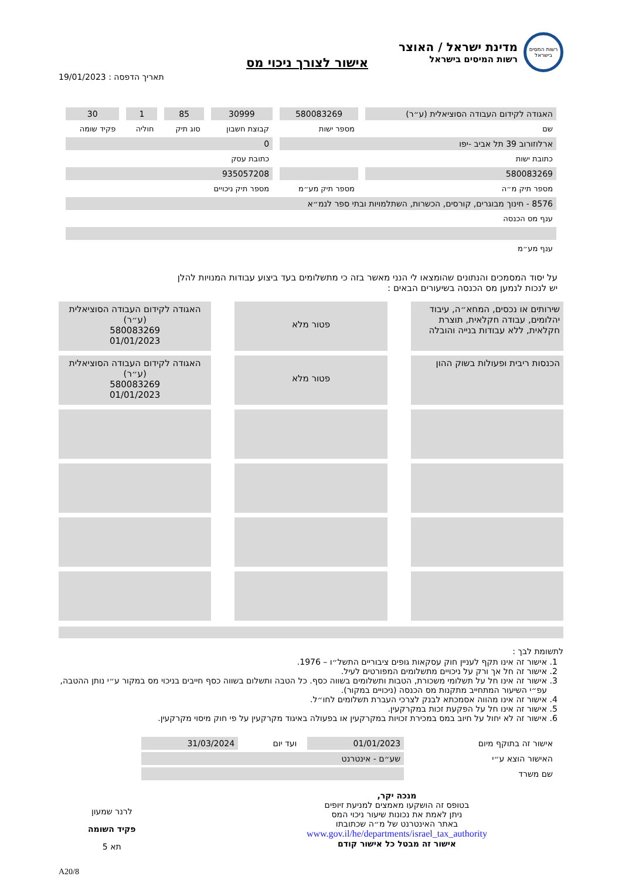רשות המסים בישראל
מדינת ישראל / האוצר
רשות המיסים בישראל
אישור לצורך ניכוי מס
תאריך הדפסה : 19/01/2023
| האגודה לקידום העבודה הסוציאלית (ע״ר) | 580083269 | 30999 | 85 | 1 | 30 |
| שם | מספר ישות | קבוצת חשבון | סוג תיק | חוליה | פקיד שומה |
| ארלוזורוב 39 תל אביב -יפו | | 0 | | | |
| כתובת ישות | | כתובת עסק | | | |
| 580083269 | | 935057208 | | | |
| מספר תיק מ״ה | מספר תיק מע״מ | מספר תיק ניכויים | | | |
| 8576 - חינוך מבוגרים, קורסים, הכשרות, השתלמויות ובתי ספר לנמ״א | | | | | |
| ענף מס הכנסה | | | | | |
| ענף מע״מ | | | | | |
על יסוד המסמכים והנתונים שהומצאו לי הנני מאשר בזה כי מתשלומים בעד ביצוע עבודות המנויות להלן
יש לנכות לנמען מס הכנסה בשיעורים הבאים :
שירותים או נכסים, המחא״ה, עיבוד יהלומים, עבודה חקלאית, תוצרת חקלאית, ללא עבודות בנייה והובלה
פטור מלא
האגודה לקידום העבודה הסוציאלית (ע״ר)
580083269
01/01/2023
הכנסות ריבית ופעולות בשוק ההון
פטור מלא
האגודה לקידום העבודה הסוציאלית (ע״ר)
580083269
01/01/2023
לתשומת לבך :
1. אישור זה אינו תקף לעניין חוק עסקאות גופים ציבוריים התשל״ו – 1976.
2. אישור זה חל אך ורק על ניכויים מתשלומים המפורטים לעיל.
3. אישור זה אינו חל על תשלומי משכורת, הטבות ותשלומים בשווה כסף. כל הטבה ותשלום בשווה כסף חייבים בניכוי מס במקור ע״י נותן ההטבה, עפ״י השיעור המתחייב מתקנות מס הכנסה (ניכויים במקור).
4. אישור זה אינו מהווה אסמכתא לבנק לצרכי העברת תשלומים לחו״ל.
5. אישור זה אינו חל על הפקעת זכות במקרקעין.
6. אישור זה לא יחול על חיוב במס במכירת זכויות במקרקעין או בפעולה באיגוד מקרקעין על פי חוק מיסוי מקרקעין.
| אישור זה בתוקף מיום | 01/01/2023 | ועד יום | 31/03/2024 |
| האישור הוצא ע״י | שע״ם - אינטרנט | | |
| שם משרד | | | |
מנכה יקר,
בטופס זה הושקעו מאמצים למניעת זיופים
ניתן לאמת את נכונות שיעור ניכוי המס
באתר האינטרנט של מ״ה שכתובתו
www.gov.il/he/departments/israel_tax_authority
אישור זה מבטל כל אישור קודם
לרנר שמעון
פקיד השומה
תא 5
A20/8